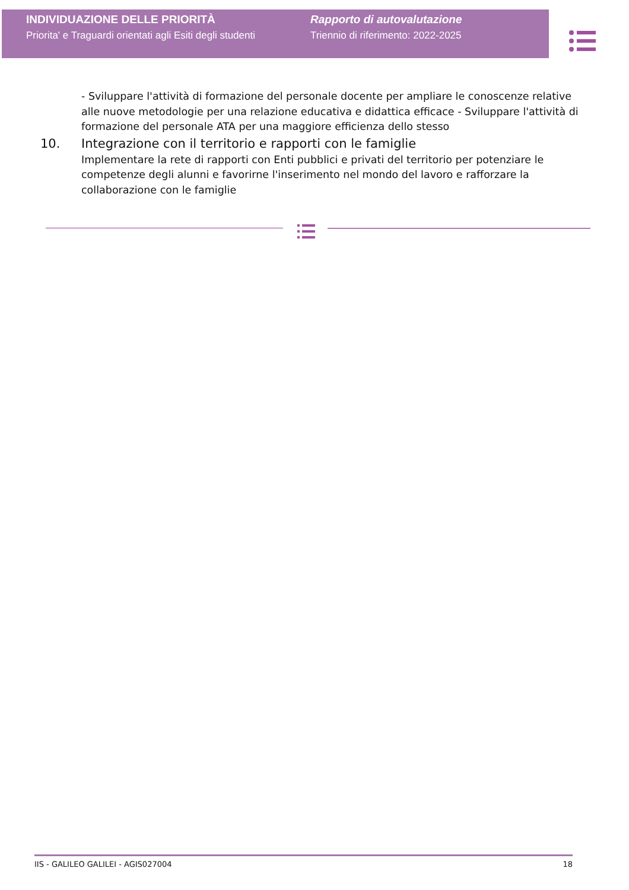INDIVIDUAZIONE DELLE PRIORITÀ
Priorita' e Traguardi orientati agli Esiti degli studenti
Rapporto di autovalutazione
Triennio di riferimento: 2022-2025
- Sviluppare l'attività di formazione del personale docente per ampliare le conoscenze relative alle nuove metodologie per una relazione educativa e didattica efficace - Sviluppare l'attività di formazione del personale ATA per una maggiore efficienza dello stesso
10. Integrazione con il territorio e rapporti con le famiglie
Implementare la rete di rapporti con Enti pubblici e privati del territorio per potenziare le competenze degli alunni e favorirne l'inserimento nel mondo del lavoro e rafforzare la collaborazione con le famiglie
IIS - GALILEO GALILEI - AGIS027004 18